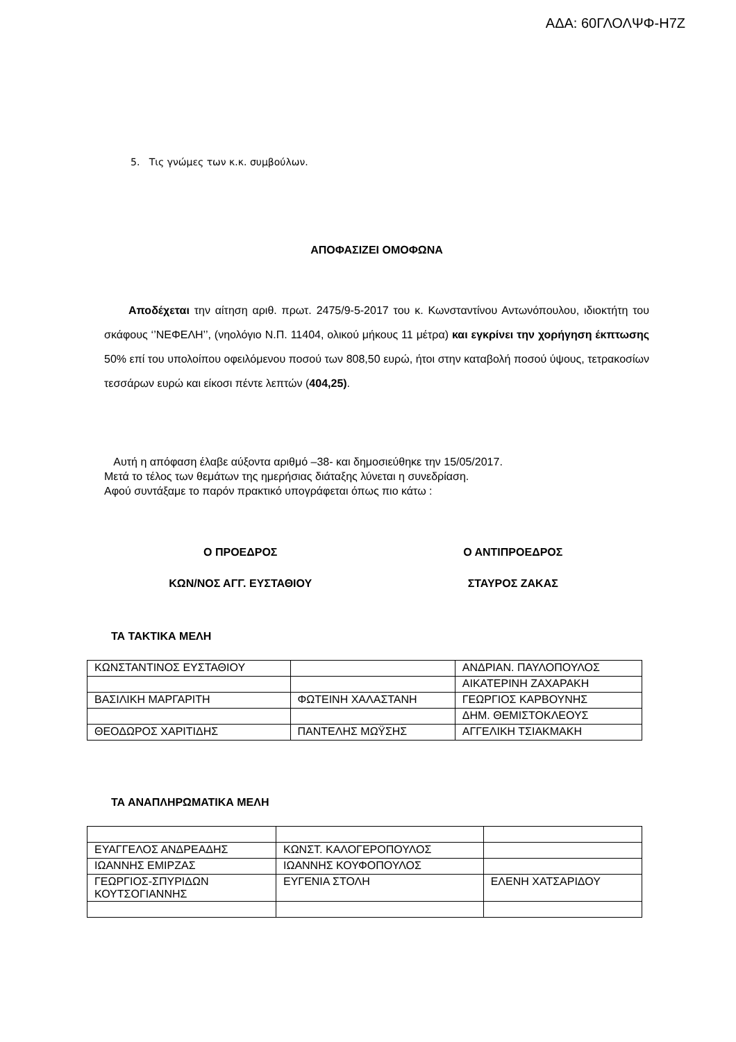ΑΔΑ: 60ΓΛΟΛΨΦ-Η7Ζ
5. Τις γνώμες των κ.κ. συμβούλων.
ΑΠΟΦΑΣΙΖΕΙ ΟΜΟΦΩΝΑ
Αποδέχεται την αίτηση αριθ. πρωτ. 2475/9-5-2017 του κ. Κωνσταντίνου Αντωνόπουλου, ιδιοκτήτη του σκάφους ‘’ΝΕΦΕΛΗ’’, (νηολόγιο Ν.Π. 11404, ολικού μήκους 11 μέτρα) και εγκρίνει την χορήγηση έκπτωσης 50% επί του υπολοίπου οφειλόμενου ποσού των 808,50 ευρώ, ήτοι στην καταβολή ποσού ύψους, τετρακοσίων τεσσάρων ευρώ και είκοσι πέντε λεπτών (404,25).
Αυτή η απόφαση έλαβε αύξοντα αριθμό –38- και δημοσιεύθηκε την 15/05/2017.
Μετά το τέλος των θεμάτων της ημερήσιας διάταξης λύνεται η συνεδρίαση.
Αφού συντάξαμε το παρόν πρακτικό υπογράφεται όπως πιο κάτω :
Ο ΠΡΟΕΔΡΟΣ
ΚΩΝ/ΝΟΣ ΑΓΓ. ΕΥΣΤΑΘΙΟΥ
Ο ΑΝΤΙΠΡΟΕΔΡΟΣ
ΣΤΑΥΡΟΣ ΖΑΚΑΣ
ΤΑ ΤΑΚΤΙΚΑ ΜΕΛΗ
| ΚΩΝΣΤΑΝΤΙΝΟΣ ΕΥΣΤΑΘΙΟΥ | | ΑΝΔΡΙΑΝ. ΠΑΥΛΟΠΟΥΛΟΣ |
| | | ΑΙΚΑΤΕΡΙΝΗ ΖΑΧΑΡΑΚΗ |
| ΒΑΣΙΛΙΚΗ ΜΑΡΓΑΡΙΤΗ | ΦΩΤΕΙΝΗ ΧΑΛΑΣΤΑΝΗ | ΓΕΩΡΓΙΟΣ ΚΑΡΒΟΥΝΗΣ |
| | | ΔΗΜ. ΘΕΜΙΣΤΟΚΛΕΟΥΣ |
| ΘΕΟΔΩΡΟΣ ΧΑΡΙΤΙΔΗΣ | ΠΑΝΤΕΛΗΣ ΜΩΫΣΗΣ | ΑΓΓΕΛΙΚΗ ΤΣΙΑΚΜΑΚΗ |
ΤΑ ΑΝΑΠΛΗΡΩΜΑΤΙΚΑ ΜΕΛΗ
| ΕΥΑΓΓΕΛΟΣ ΑΝΔΡΕΑΔΗΣ | ΚΩΝΣΤ. ΚΑΛΟΓΕΡΟΠΟΥΛΟΣ | |
| ΙΩΑΝΝΗΣ ΕΜΙΡΖΑΣ | ΙΩΑΝΝΗΣ ΚΟΥΦΟΠΟΥΛΟΣ | |
| ΓΕΩΡΓΙΟΣ-ΣΠΥΡΙΔΩΝ ΚΟΥΤΣΟΓΙΑΝΝΗΣ | ΕΥΓΕΝΙΑ ΣΤΟΛΗ | ΕΛΕΝΗ ΧΑΤΣΑΡΙΔΟΥ |